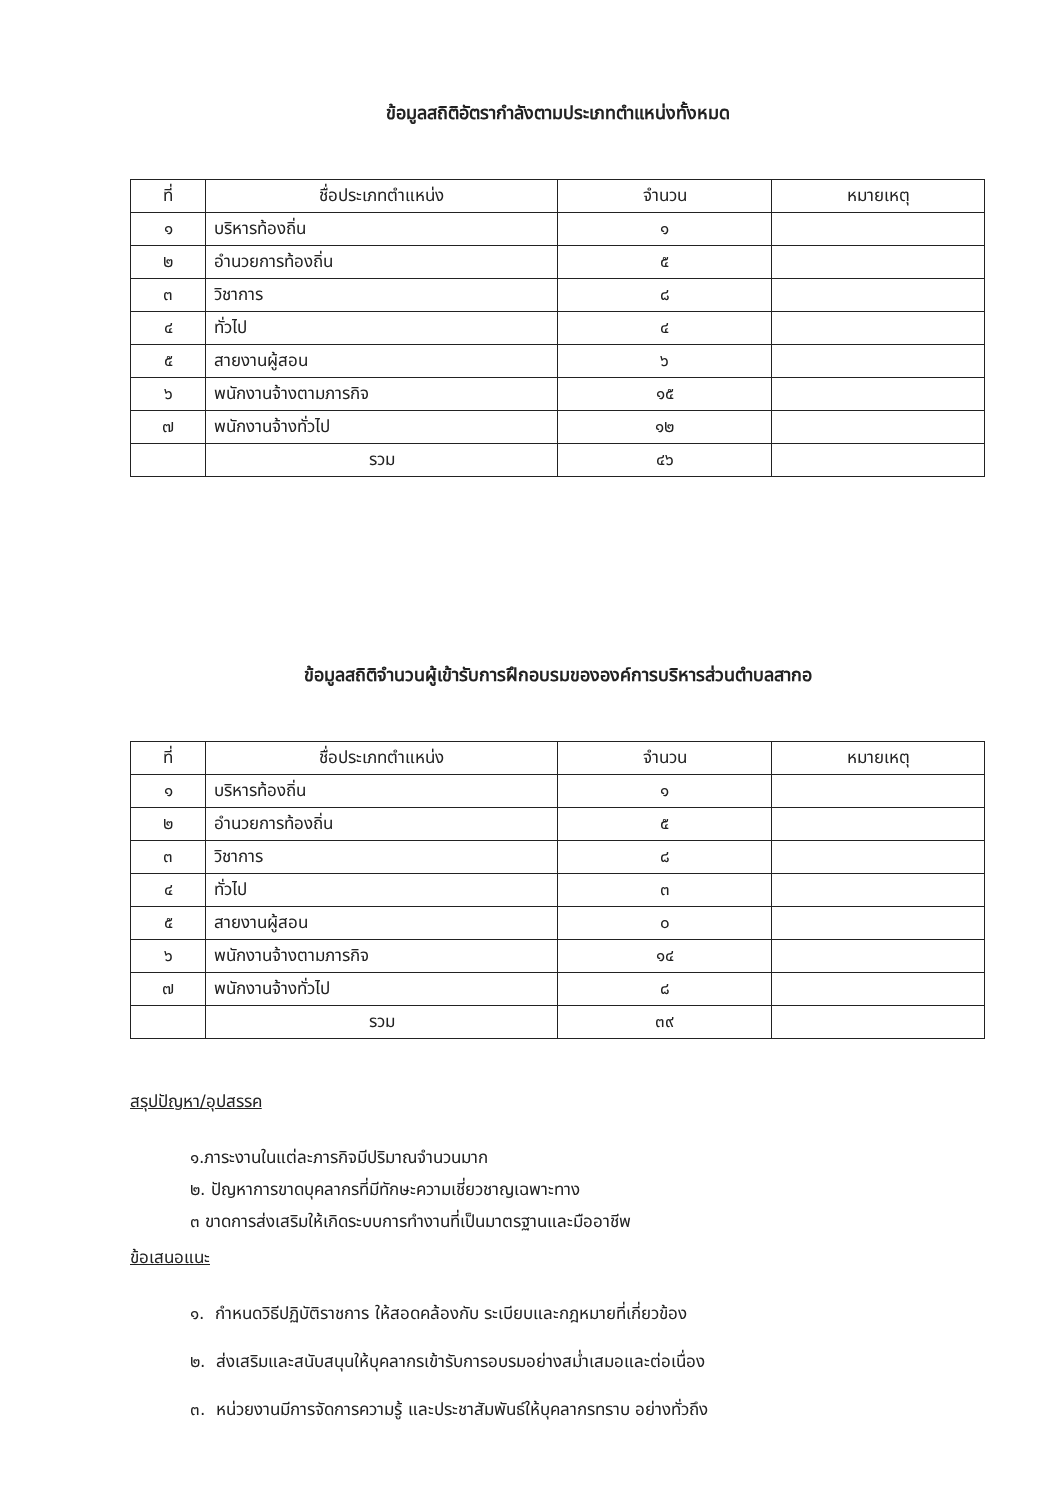ข้อมูลสถิติอัตรากำลังตามประเภทตำแหน่งทั้งหมด
| ที่ | ชื่อประเภทตำแหน่ง | จำนวน | หมายเหตุ |
| --- | --- | --- | --- |
| ๑ | บริหารท้องถิ่น | ๑ | |
| ๒ | อำนวยการท้องถิ่น | ๕ | |
| ๓ | วิชาการ | ๘ | |
| ๔ | ทั่วไป | ๔ | |
| ๕ | สายงานผู้สอน | ๖ | |
| ๖ | พนักงานจ้างตามภารกิจ | ๑๕ | |
| ๗ | พนักงานจ้างทั่วไป | ๑๒ | |
| | รวม | ๔๖ | |
ข้อมูลสถิติจำนวนผู้เข้ารับการฝึกอบรมขององค์การบริหารส่วนตำบลสากอ
| ที่ | ชื่อประเภทตำแหน่ง | จำนวน | หมายเหตุ |
| --- | --- | --- | --- |
| ๑ | บริหารท้องถิ่น | ๑ | |
| ๒ | อำนวยการท้องถิ่น | ๕ | |
| ๓ | วิชาการ | ๘ | |
| ๔ | ทั่วไป | ๓ | |
| ๕ | สายงานผู้สอน | ๐ | |
| ๖ | พนักงานจ้างตามภารกิจ | ๑๔ | |
| ๗ | พนักงานจ้างทั่วไป | ๘ | |
| | รวม | ๓๙ | |
สรุปปัญหา/อุปสรรค
๑.ภาระงานในแต่ละภารกิจมีปริมาณจำนวนมาก
๒. ปัญหาการขาดบุคลากรที่มีทักษะความเชี่ยวชาญเฉพาะทาง
๓ ขาดการส่งเสริมให้เกิดระบบการทำงานที่เป็นมาตรฐานและมืออาชีพ
ข้อเสนอแนะ
๑. กำหนดวิธีปฏิบัติราชการ ให้สอดคล้องกับ ระเบียบและกฎหมายที่เกี่ยวข้อง
๒. ส่งเสริมและสนับสนุนให้บุคลากรเข้ารับการอบรมอย่างสม่ำเสมอและต่อเนื่อง
๓. หน่วยงานมีการจัดการความรู้ และประชาสัมพันธ์ให้บุคลากรทราบ อย่างทั่วถึง